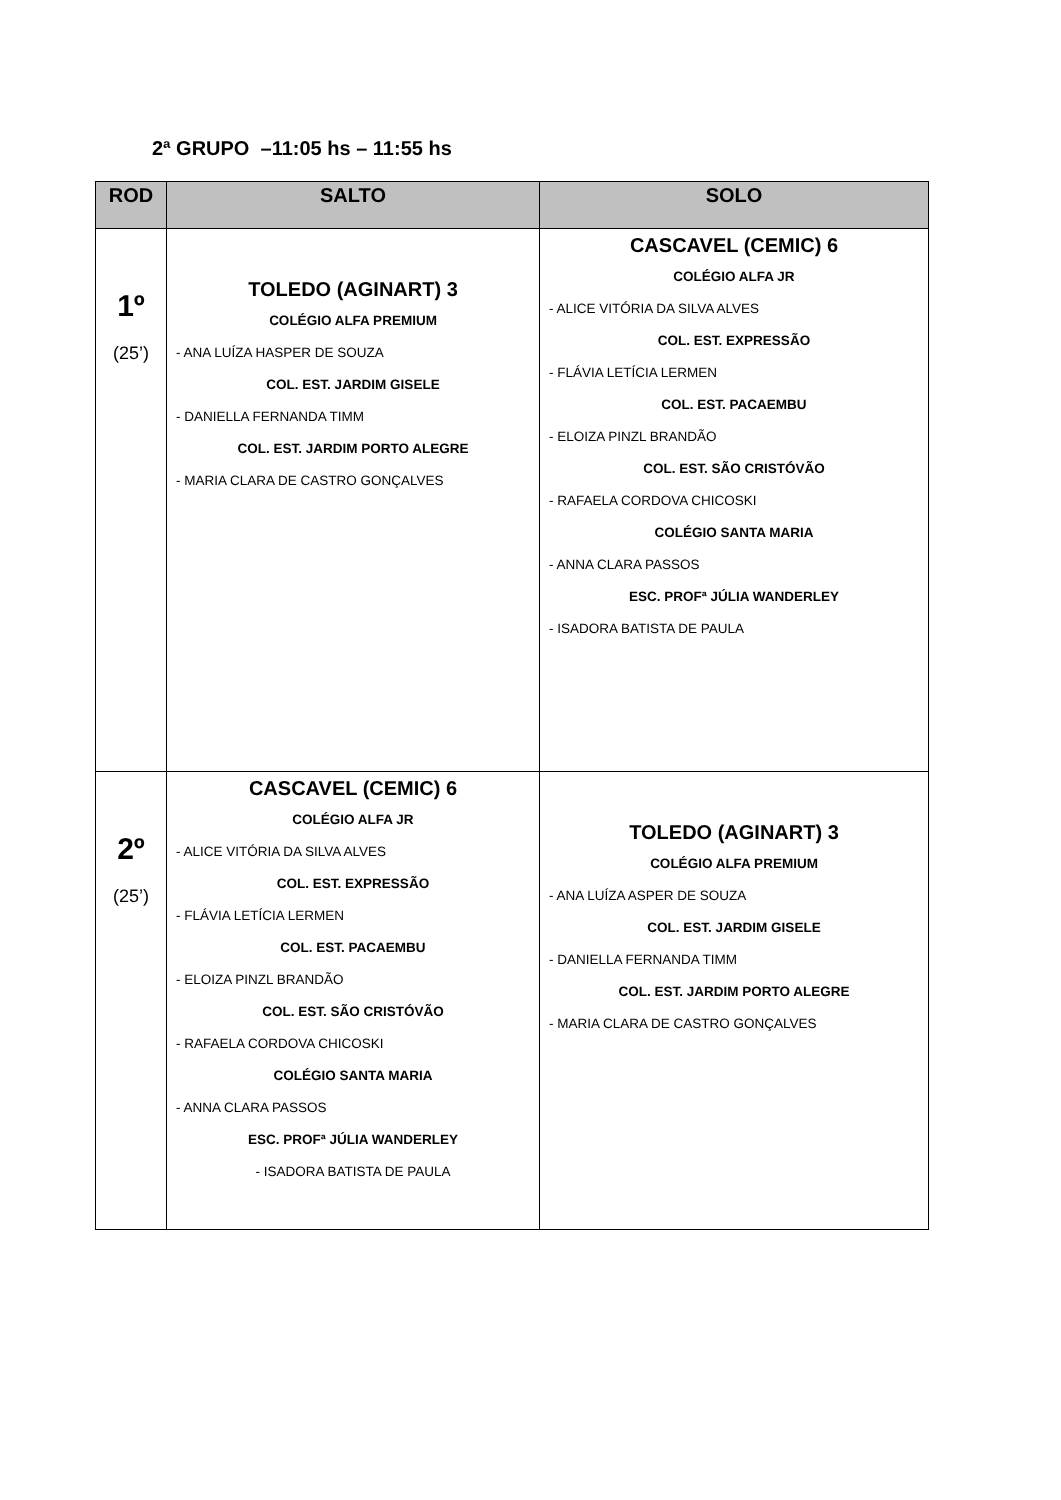2ª GRUPO –11:05 hs – 11:55 hs
| ROD | SALTO | SOLO |
| --- | --- | --- |
| 1º (25’) | TOLEDO (AGINART) 3 COLÉGIO ALFA PREMIUM - ANA LUÍZA HASPER DE SOUZA COL. EST. JARDIM GISELE - DANIELLA FERNANDA TIMM COL. EST. JARDIM PORTO ALEGRE - MARIA CLARA DE CASTRO GONÇALVES | CASCAVEL (CEMIC) 6 COLÉGIO ALFA JR - ALICE VITÓRIA DA SILVA ALVES COL. EST. EXPRESSÃO - FLÁVIA LETÍCIA LERMEN COL. EST. PACAEMBU - ELOIZA PINZL BRANDÃO COL. EST. SÃO CRISTÓVÃO - RAFAELA CORDOVA CHICOSKI COLÉGIO SANTA MARIA - ANNA CLARA PASSOS ESC. PROFª JÚLIA WANDERLEY - ISADORA BATISTA DE PAULA |
| 2º (25’) | CASCAVEL (CEMIC) 6 COLÉGIO ALFA JR - ALICE VITÓRIA DA SILVA ALVES COL. EST. EXPRESSÃO - FLÁVIA LETÍCIA LERMEN COL. EST. PACAEMBU - ELOIZA PINZL BRANDÃO COL. EST. SÃO CRISTÓVÃO - RAFAELA CORDOVA CHICOSKI COLÉGIO SANTA MARIA - ANNA CLARA PASSOS ESC. PROFª JÚLIA WANDERLEY - ISADORA BATISTA DE PAULA | TOLEDO (AGINART) 3 COLÉGIO ALFA PREMIUM - ANA LUÍZA ASPER DE SOUZA COL. EST. JARDIM GISELE - DANIELLA FERNANDA TIMM COL. EST. JARDIM PORTO ALEGRE - MARIA CLARA DE CASTRO GONÇALVES |